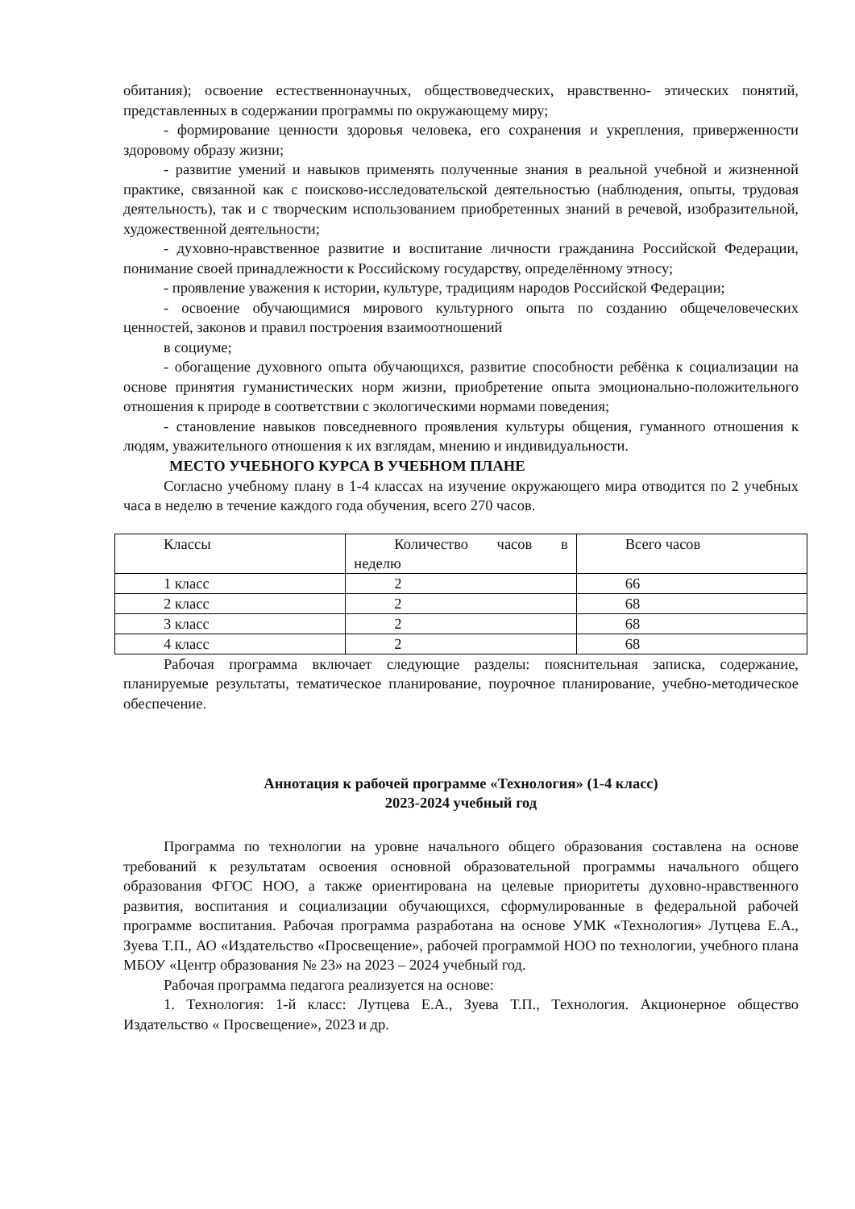обитания); освоение естественнонаучных, обществоведческих, нравственно- этических понятий, представленных в содержании программы по окружающему миру;
- формирование ценности здоровья человека, его сохранения и укрепления, приверженности здоровому образу жизни;
- развитие умений и навыков применять полученные знания в реальной учебной и жизненной практике, связанной как с поисково-исследовательской деятельностью (наблюдения, опыты, трудовая деятельность), так и с творческим использованием приобретенных знаний в речевой, изобразительной, художественной деятельности;
- духовно-нравственное развитие и воспитание личности гражданина Российской Федерации, понимание своей принадлежности к Российскому государству, определённому этносу;
- проявление уважения к истории, культуре, традициям народов Российской Федерации;
- освоение обучающимися мирового культурного опыта по созданию общечеловеческих ценностей, законов и правил построения взаимоотношений
в социуме;
- обогащение духовного опыта обучающихся, развитие способности ребёнка к социализации на основе принятия гуманистических норм жизни, приобретение опыта эмоционально-положительного отношения к природе в соответствии с экологическими нормами поведения;
- становление навыков повседневного проявления культуры общения, гуманного отношения к людям, уважительного отношения к их взглядам, мнению и индивидуальности.
МЕСТО УЧЕБНОГО КУРСА В УЧЕБНОМ ПЛАНЕ
Согласно учебному плану в 1-4 классах на изучение окружающего мира отводится по 2 учебных часа в неделю в течение каждого года обучения, всего 270 часов.
| Классы | Количество часов в неделю | Всего часов |
| 1 класс | 2 | 66 |
| 2 класс | 2 | 68 |
| 3 класс | 2 | 68 |
| 4 класс | 2 | 68 |
Рабочая программа включает следующие разделы: пояснительная записка, содержание, планируемые результаты, тематическое планирование, поурочное планирование, учебно-методическое обеспечение.
Аннотация к рабочей программе «Технология» (1-4 класс)
2023-2024 учебный год
Программа по технологии на уровне начального общего образования составлена на основе требований к результатам освоения основной образовательной программы начального общего образования ФГОС НОО, а также ориентирована на целевые приоритеты духовно-нравственного развития, воспитания и социализации обучающихся, сформулированные в федеральной рабочей программе воспитания. Рабочая программа разработана на основе УМК «Технология» Лутцева Е.А., Зуева Т.П., АО «Издательство «Просвещение», рабочей программой НОО по технологии, учебного плана МБОУ «Центр образования № 23» на 2023 – 2024 учебный год.
Рабочая программа педагога реализуется на основе:
1. Технология: 1-й класс: Лутцева Е.А., Зуева Т.П., Технология. Акционерное общество Издательство « Просвещение», 2023 и др.